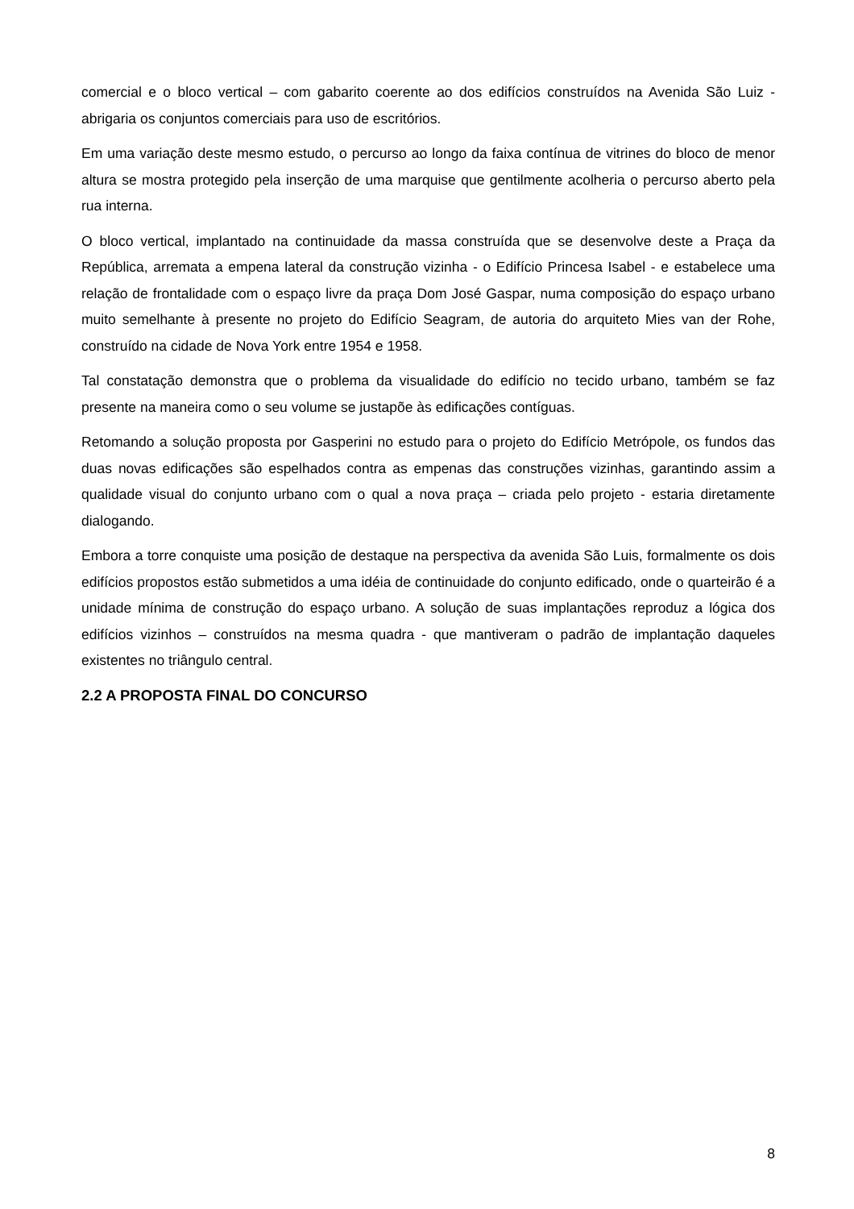comercial e o bloco vertical – com gabarito coerente ao dos edifícios construídos na Avenida São Luiz - abrigaria os conjuntos comerciais para uso de escritórios.
Em uma variação deste mesmo estudo, o percurso ao longo da faixa contínua de vitrines do bloco de menor altura se mostra protegido pela inserção de uma marquise que gentilmente acolheria o percurso aberto pela rua interna.
O bloco vertical, implantado na continuidade da massa construída que se desenvolve deste a Praça da República, arremata a empena lateral da construção vizinha - o Edifício Princesa Isabel - e estabelece uma relação de frontalidade com o espaço livre da praça Dom José Gaspar, numa composição do espaço urbano muito semelhante à presente no projeto do Edifício Seagram, de autoria do arquiteto Mies van der Rohe, construído na cidade de Nova York entre 1954 e 1958.
Tal constatação demonstra que o problema da visualidade do edifício no tecido urbano, também se faz presente na maneira como o seu volume se justapõe às edificações contíguas.
Retomando a solução proposta por Gasperini no estudo para o projeto do Edifício Metrópole, os fundos das duas novas edificações são espelhados contra as empenas das construções vizinhas, garantindo assim a qualidade visual do conjunto urbano com o qual a nova praça – criada pelo projeto - estaria diretamente dialogando.
Embora a torre conquiste uma posição de destaque na perspectiva da avenida São Luis, formalmente os dois edifícios propostos estão submetidos a uma idéia de continuidade do conjunto edificado, onde o quarteirão é a unidade mínima de construção do espaço urbano. A solução de suas implantações reproduz a lógica dos edifícios vizinhos – construídos na mesma quadra - que mantiveram o padrão de implantação daqueles existentes no triângulo central.
2.2 A PROPOSTA FINAL DO CONCURSO
8